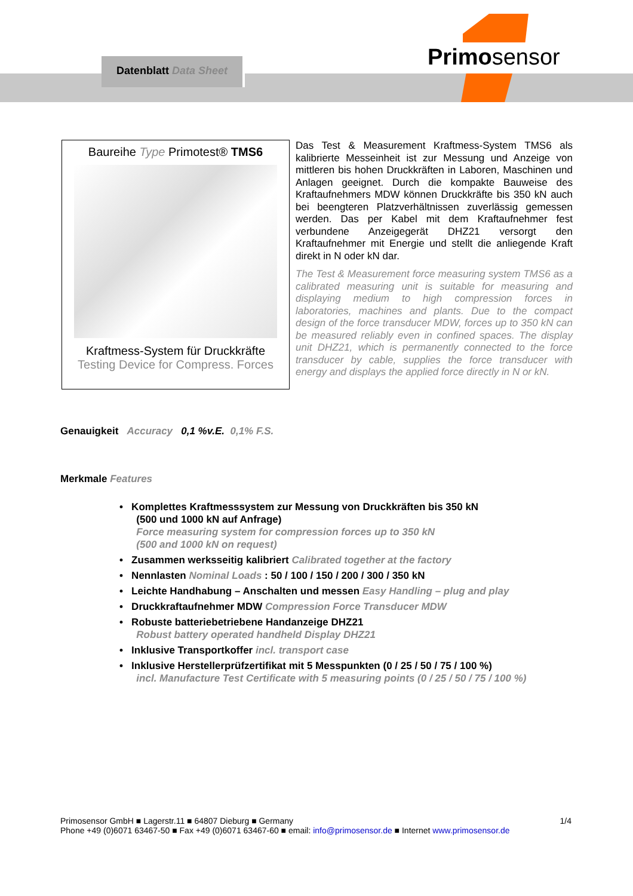Datenblatt Data Sheet Primosensor
Baureihe Type Primotest® TMS6
Kraftmess-System für Druckkräfte
Testing Device for Compress. Forces
Das Test & Measurement Kraftmess-System TMS6 als kalibrierte Messeinheit ist zur Messung und Anzeige von mittleren bis hohen Druckkräften in Laboren, Maschinen und Anlagen geeignet. Durch die kompakte Bauweise des Kraftaufnehmers MDW können Druckkräfte bis 350 kN auch bei beengteren Platzverhältnissen zuverlässig gemessen werden. Das per Kabel mit dem Kraftaufnehmer fest verbundene Anzeigegerät DHZ21 versorgt den Kraftaufnehmer mit Energie und stellt die anliegende Kraft direkt in N oder kN dar.
The Test & Measurement force measuring system TMS6 as a calibrated measuring unit is suitable for measuring and displaying medium to high compression forces in laboratories, machines and plants. Due to the compact design of the force transducer MDW, forces up to 350 kN can be measured reliably even in confined spaces. The display unit DHZ21, which is permanently connected to the force transducer by cable, supplies the force transducer with energy and displays the applied force directly in N or kN.
Genauigkeit Accuracy 0,1 %v.E. 0,1% F.S.
Merkmale Features
• Komplettes Kraftmesssystem zur Messung von Druckkräften bis 350 kN
(500 und 1000 kN auf Anfrage)
Force measuring system for compression forces up to 350 kN
(500 and 1000 kN on request)
• Zusammen werksseitig kalibriert Calibrated together at the factory
• Nennlasten Nominal Loads : 50 / 100 / 150 / 200 / 300 / 350 kN
• Leichte Handhabung – Anschalten und messen Easy Handling – plug and play
• Druckkraftaufnehmer MDW Compression Force Transducer MDW
• Robuste batteriebetriebene Handanzeige DHZ21
Robust battery operated handheld Display DHZ21
• Inklusive Transportkoffer incl. transport case
• Inklusive Herstellerprüfzertifikat mit 5 Messpunkten (0 / 25 / 50 / 75 / 100 %)
incl. Manufacture Test Certificate with 5 measuring points (0 / 25 / 50 / 75 / 100 %)
Primosensor GmbH ■ Lagerstr.11 ■ 64807 Dieburg ■ Germany 1/4
Phone +49 (0)6071 63467-50 ■ Fax +49 (0)6071 63467-60 ■ email: info@primosensor.de ■ Internet www.primosensor.de